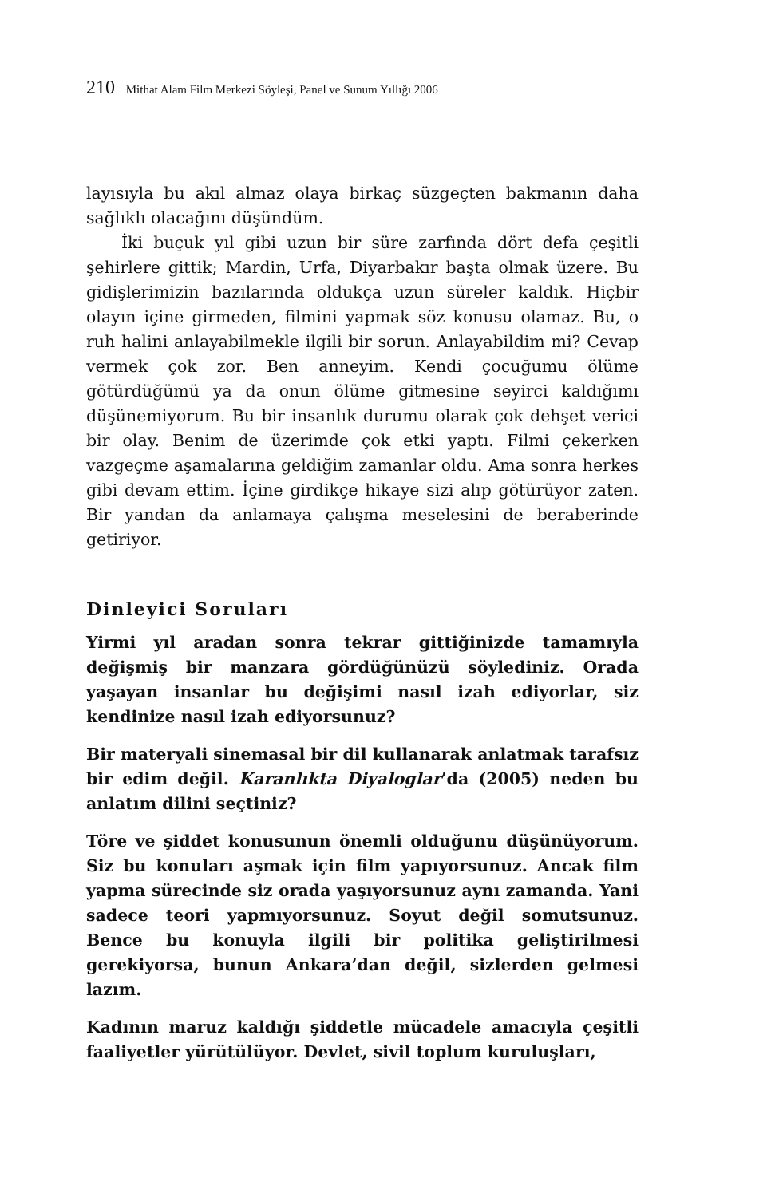210 Mithat Alam Film Merkezi Söyleşi, Panel ve Sunum Yıllığı 2006
layısıyla bu akıl almaz olaya birkaç süzgeçten bakmanın daha sağlıklı olacağını düşündüm.
İki buçuk yıl gibi uzun bir süre zarfında dört defa çeşitli şehirlere gittik; Mardin, Urfa, Diyarbakır başta olmak üzere. Bu gidişlerimizin bazılarında oldukça uzun süreler kaldık. Hiçbir olayın içine girmeden, filmini yapmak söz konusu olamaz. Bu, o ruh halini anlayabilmekle ilgili bir sorun. Anlayabildim mi? Cevap vermek çok zor. Ben anneyim. Kendi çocuğumu ölüme götürdüğümü ya da onun ölüme gitmesine seyirci kaldığımı düşünemiyorum. Bu bir insanlık durumu olarak çok dehşet verici bir olay. Benim de üzerimde çok etki yaptı. Filmi çekerken vazgeçme aşamalarına geldiğim zamanlar oldu. Ama sonra herkes gibi devam ettim. İçine girdikçe hikaye sizi alıp götürüyor zaten. Bir yandan da anlamaya çalışma meselesini de beraberinde getiriyor.
Dinleyici Soruları
Yirmi yıl aradan sonra tekrar gittiğinizde tamamıyla değişmiş bir manzara gördüğünüzü söylediniz. Orada yaşayan insanlar bu değişimi nasıl izah ediyorlar, siz kendinize nasıl izah ediyorsunuz?
Bir materyali sinemasal bir dil kullanarak anlatmak tarafsız bir edim değil. Karanlıkta Diyaloglar’da (2005) neden bu anlatım dilini seçtiniz?
Töre ve şiddet konusunun önemli olduğunu düşünüyorum. Siz bu konuları aşmak için film yapıyorsunuz. Ancak film yapma sürecinde siz orada yaşıyorsunuz aynı zamanda. Yani sadece teori yapmıyorsunuz. Soyut değil somutsunuz. Bence bu konuyla ilgili bir politika geliştirilmesi gerekiyorsa, bunun Ankara’dan değil, sizlerden gelmesi lazım.
Kadının maruz kaldığı şiddetle mücadele amacıyla çeşitli faaliyetler yürütülüyor. Devlet, sivil toplum kuruluşları,